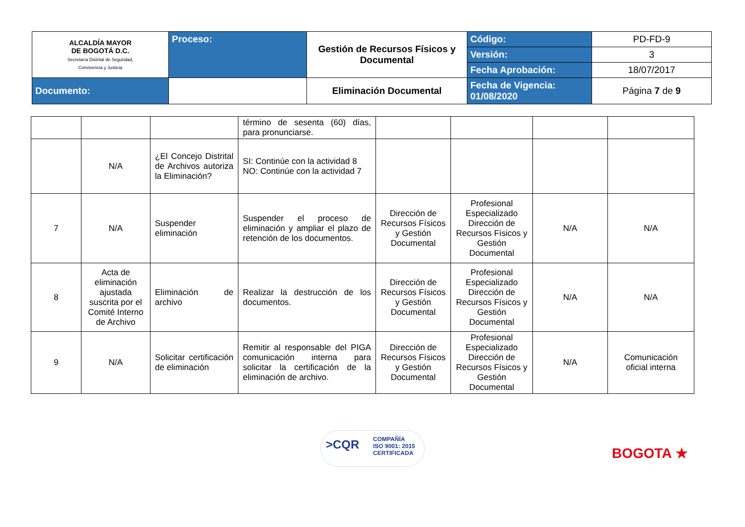| ALCALDÍA MAYOR DE BOGOTÁ D.C. Secretaría Distrital de Seguridad, Convivencia y Justicia | Proceso: | Gestión de Recursos Físicos y Documental | Código: | PD-FD-9 |
| | | | Versión: | 3 |
| | | | Fecha Aprobación: | 18/07/2017 |
| Documento: | | Eliminación Documental | Fecha de Vigencia: 01/08/2020 | Página 7 de 9 |
| | | | término de sesenta (60) días, para pronunciarse. | | | | |
| | N/A | ¿El Concejo Distrital de Archivos autoriza la Eliminación? | SI: Continúe con la actividad 8 NO: Continúe con la actividad 7 | | | | |
| 7 | N/A | Suspender eliminación | Suspender el proceso de eliminación y ampliar el plazo de retención de los documentos. | Dirección de Recursos Físicos y Gestión Documental | Profesional Especializado Dirección de Recursos Físicos y Gestión Documental | N/A | N/A |
| 8 | Acta de eliminación ajustada suscrita por el Comité Interno de Archivo | Eliminación de archivo | Realizar la destrucción de los documentos. | Dirección de Recursos Físicos y Gestión Documental | Profesional Especializado Dirección de Recursos Físicos y Gestión Documental | N/A | N/A |
| 9 | N/A | Solicitar certificación de eliminación | Remitir al responsable del PIGA comunicación interna para solicitar la certificación de la eliminación de archivo. | Dirección de Recursos Físicos y Gestión Documental | Profesional Especializado Dirección de Recursos Físicos y Gestión Documental | N/A | Comunicación oficial interna |
>CQR COMPAÑÍA
ISO 9001: 2015
CERTIFICADA
BOGOTA ★